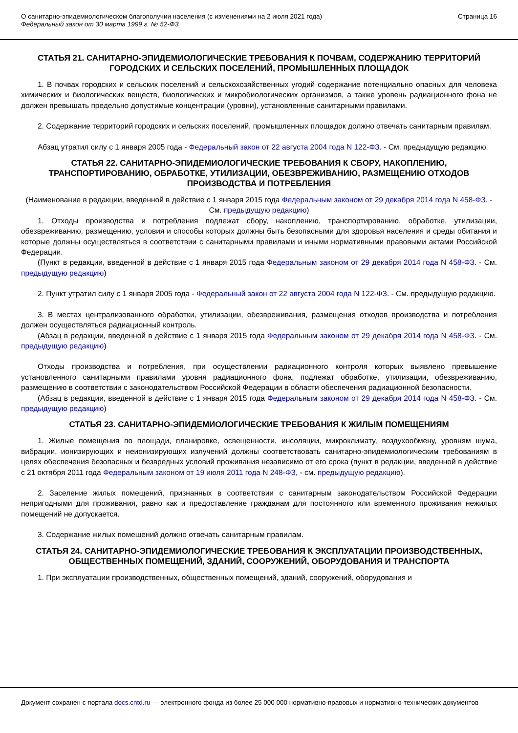О санитарно-эпидемиологическом благополучии населения (с изменениями на 2 июля 2021 года)
Федеральный закон от 30 марта 1999 г. № 52-ФЗ
Страница 16
СТАТЬЯ 21. САНИТАРНО-ЭПИДЕМИОЛОГИЧЕСКИЕ ТРЕБОВАНИЯ К ПОЧВАМ, СОДЕРЖАНИЮ ТЕРРИТОРИЙ ГОРОДСКИХ И СЕЛЬСКИХ ПОСЕЛЕНИЙ, ПРОМЫШЛЕННЫХ ПЛОЩАДОК
1. В почвах городских и сельских поселений и сельскохозяйственных угодий содержание потенциально опасных для человека химических и биологических веществ, биологических и микробиологических организмов, а также уровень радиационного фона не должен превышать предельно допустимые концентрации (уровни), установленные санитарными правилами.
2. Содержание территорий городских и сельских поселений, промышленных площадок должно отвечать санитарным правилам.
Абзац утратил силу с 1 января 2005 года - Федеральный закон от 22 августа 2004 года N 122-ФЗ. - См. предыдущую редакцию.
СТАТЬЯ 22. САНИТАРНО-ЭПИДЕМИОЛОГИЧЕСКИЕ ТРЕБОВАНИЯ К СБОРУ, НАКОПЛЕНИЮ, ТРАНСПОРТИРОВАНИЮ, ОБРАБОТКЕ, УТИЛИЗАЦИИ, ОБЕЗВРЕЖИВАНИЮ, РАЗМЕЩЕНИЮ ОТХОДОВ ПРОИЗВОДСТВА И ПОТРЕБЛЕНИЯ
(Наименование в редакции, введенной в действие с 1 января 2015 года Федеральным законом от 29 декабря 2014 года N 458-ФЗ. - См. предыдущую редакцию)
1. Отходы производства и потребления подлежат сбору, накоплению, транспортированию, обработке, утилизации, обезвреживанию, размещению, условия и способы которых должны быть безопасными для здоровья населения и среды обитания и которые должны осуществляться в соответствии с санитарными правилами и иными нормативными правовыми актами Российской Федерации.
(Пункт в редакции, введенной в действие с 1 января 2015 года Федеральным законом от 29 декабря 2014 года N 458-ФЗ. - См. предыдущую редакцию)
2. Пункт утратил силу с 1 января 2005 года - Федеральный закон от 22 августа 2004 года N 122-ФЗ. - См. предыдущую редакцию.
3. В местах централизованного обработки, утилизации, обезвреживания, размещения отходов производства и потребления должен осуществляться радиационный контроль.
(Абзац в редакции, введенной в действие с 1 января 2015 года Федеральным законом от 29 декабря 2014 года N 458-ФЗ. - См. предыдущую редакцию)
Отходы производства и потребления, при осуществлении радиационного контроля которых выявлено превышение установленного санитарными правилами уровня радиационного фона, подлежат обработке, утилизации, обезвреживанию, размещению в соответствии с законодательством Российской Федерации в области обеспечения радиационной безопасности.
(Абзац в редакции, введенной в действие с 1 января 2015 года Федеральным законом от 29 декабря 2014 года N 458-ФЗ. - См. предыдущую редакцию)
СТАТЬЯ 23. САНИТАРНО-ЭПИДЕМИОЛОГИЧЕСКИЕ ТРЕБОВАНИЯ К ЖИЛЫМ ПОМЕЩЕНИЯМ
1. Жилые помещения по площади, планировке, освещенности, инсоляции, микроклимату, воздухообмену, уровням шума, вибрации, ионизирующих и неионизирующих излучений должны соответствовать санитарно-эпидемиологическим требованиям в целях обеспечения безопасных и безвредных условий проживания независимо от его срока (пункт в редакции, введенной в действие с 21 октября 2011 года Федеральным законом от 19 июля 2011 года N 248-ФЗ, - см. предыдущую редакцию).
2. Заселение жилых помещений, признанных в соответствии с санитарным законодательством Российской Федерации непригодными для проживания, равно как и предоставление гражданам для постоянного или временного проживания нежилых помещений не допускается.
3. Содержание жилых помещений должно отвечать санитарным правилам.
СТАТЬЯ 24. САНИТАРНО-ЭПИДЕМИОЛОГИЧЕСКИЕ ТРЕБОВАНИЯ К ЭКСПЛУАТАЦИИ ПРОИЗВОДСТВЕННЫХ, ОБЩЕСТВЕННЫХ ПОМЕЩЕНИЙ, ЗДАНИЙ, СООРУЖЕНИЙ, ОБОРУДОВАНИЯ И ТРАНСПОРТА
1. При эксплуатации производственных, общественных помещений, зданий, сооружений, оборудования и
Документ сохранен с портала docs.cntd.ru — электронного фонда из более 25 000 000 нормативно-правовых и нормативно-технических документов